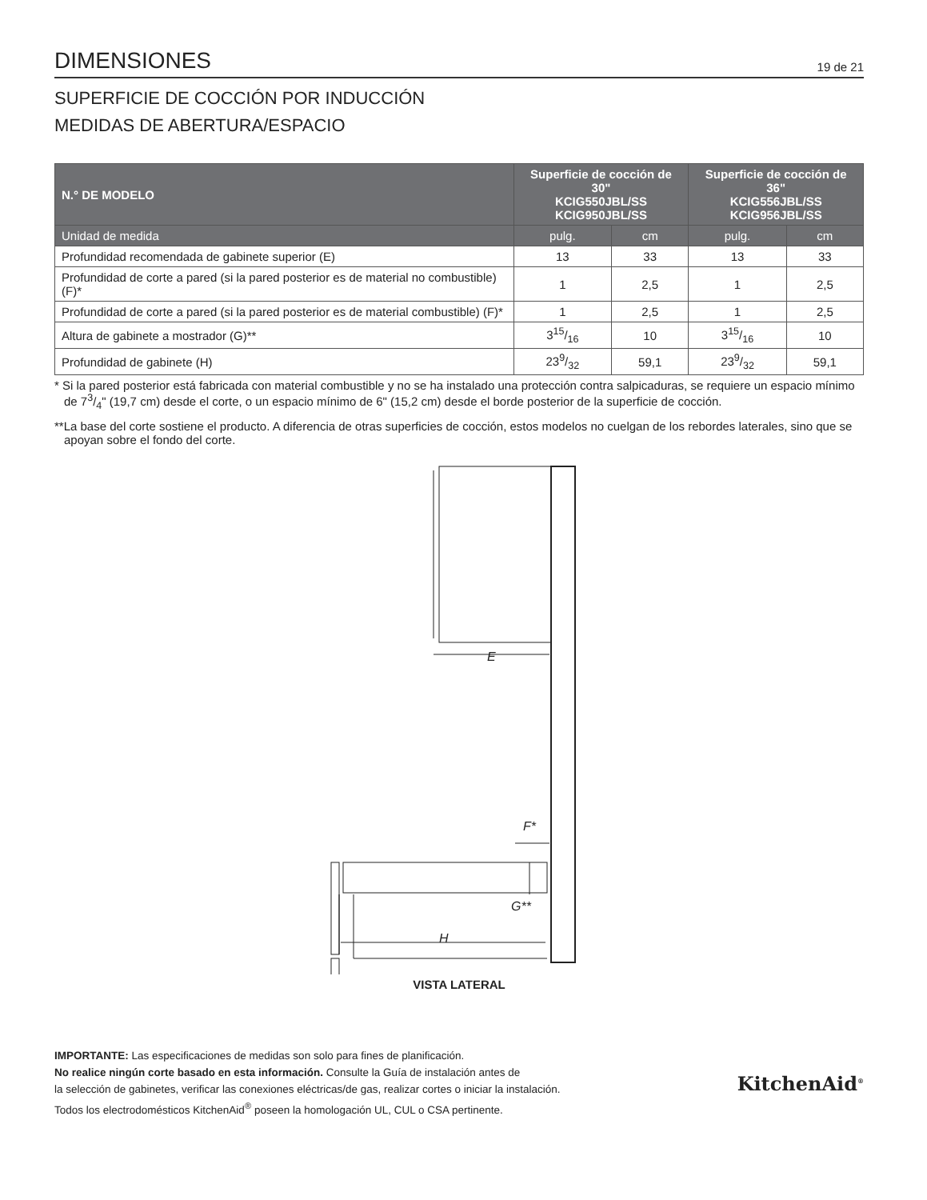DIMENSIONES
19 de 21
SUPERFICIE DE COCCIÓN POR INDUCCIÓN
MEDIDAS DE ABERTURA/ESPACIO
| N.° DE MODELO | Superficie de cocción de 30" KCIG550JBL/SS KCIG950JBL/SS | | Superficie de cocción de 36" KCIG556JBL/SS KCIG956JBL/SS | |
| --- | --- | --- | --- | --- |
| Unidad de medida | pulg. | cm | pulg. | cm |
| Profundidad recomendada de gabinete superior (E) | 13 | 33 | 13 | 33 |
| Profundidad de corte a pared (si la pared posterior es de material no combustible) (F)* | 1 | 2,5 | 1 | 2,5 |
| Profundidad de corte a pared (si la pared posterior es de material combustible) (F)* | 1 | 2,5 | 1 | 2,5 |
| Altura de gabinete a mostrador (G)** | 315/16 | 10 | 315/16 | 10 |
| Profundidad de gabinete (H) | 239/32 | 59,1 | 239/32 | 59,1 |
* Si la pared posterior está fabricada con material combustible y no se ha instalado una protección contra salpicaduras, se requiere un espacio mínimo de 73/4" (19,7 cm) desde el corte, o un espacio mínimo de 6" (15,2 cm) desde el borde posterior de la superficie de cocción.
**La base del corte sostiene el producto. A diferencia de otras superficies de cocción, estos modelos no cuelgan de los rebordes laterales, sino que se apoyan sobre el fondo del corte.
E
F*
G**
H
VISTA LATERAL
IMPORTANTE: Las especificaciones de medidas son solo para fines de planificación.
No realice ningún corte basado en esta información. Consulte la Guía de instalación antes de
la selección de gabinetes, verificar las conexiones eléctricas/de gas, realizar cortes o iniciar la instalación.
Todos los electrodomésticos KitchenAid<sup>®</sup> poseen la homologación UL, CUL o CSA pertinente.
KitchenAid<sup>®</sup>